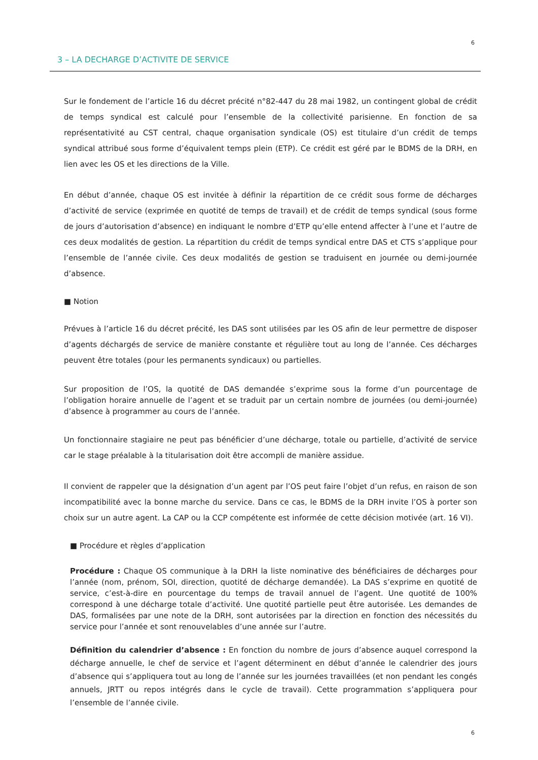6
3 – LA DECHARGE D’ACTIVITE DE SERVICE
Sur le fondement de l’article 16 du décret précité n°82-447 du 28 mai 1982, un contingent global de crédit de temps syndical est calculé pour l’ensemble de la collectivité parisienne. En fonction de sa représentativité au CST central, chaque organisation syndicale (OS) est titulaire d’un crédit de temps syndical attribué sous forme d’équivalent temps plein (ETP). Ce crédit est géré par le BDMS de la DRH, en lien avec les OS et les directions de la Ville.
En début d’année, chaque OS est invitée à définir la répartition de ce crédit sous forme de décharges d’activité de service (exprimée en quotité de temps de travail) et de crédit de temps syndical (sous forme de jours d’autorisation d’absence) en indiquant le nombre d’ETP qu’elle entend affecter à l’une et l’autre de ces deux modalités de gestion. La répartition du crédit de temps syndical entre DAS et CTS s’applique pour l’ensemble de l’année civile. Ces deux modalités de gestion se traduisent en journée ou demi-journée d’absence.
■ Notion
Prévues à l’article 16 du décret précité, les DAS sont utilisées par les OS afin de leur permettre de disposer d’agents déchargés de service de manière constante et régulière tout au long de l’année. Ces décharges peuvent être totales (pour les permanents syndicaux) ou partielles.
Sur proposition de l’OS, la quotité de DAS demandée s’exprime sous la forme d’un pourcentage de l’obligation horaire annuelle de l’agent et se traduit par un certain nombre de journées (ou demi-journée) d’absence à programmer au cours de l’année.
Un fonctionnaire stagiaire ne peut pas bénéficier d’une décharge, totale ou partielle, d’activité de service car le stage préalable à la titularisation doit être accompli de manière assidue.
Il convient de rappeler que la désignation d’un agent par l’OS peut faire l’objet d’un refus, en raison de son incompatibilité avec la bonne marche du service. Dans ce cas, le BDMS de la DRH invite l’OS à porter son choix sur un autre agent. La CAP ou la CCP compétente est informée de cette décision motivée (art. 16 VI).
■ Procédure et règles d’application
Procédure : Chaque OS communique à la DRH la liste nominative des bénéficiaires de décharges pour l’année (nom, prénom, SOI, direction, quotité de décharge demandée). La DAS s’exprime en quotité de service, c’est-à-dire en pourcentage du temps de travail annuel de l’agent. Une quotité de 100% correspond à une décharge totale d’activité. Une quotité partielle peut être autorisée. Les demandes de DAS, formalisées par une note de la DRH, sont autorisées par la direction en fonction des nécessités du service pour l’année et sont renouvelables d’une année sur l’autre.
Définition du calendrier d’absence : En fonction du nombre de jours d’absence auquel correspond la décharge annuelle, le chef de service et l’agent déterminent en début d’année le calendrier des jours d’absence qui s’appliquera tout au long de l’année sur les journées travaillées (et non pendant les congés annuels, JRTT ou repos intégrés dans le cycle de travail). Cette programmation s’appliquera pour l’ensemble de l’année civile.
6